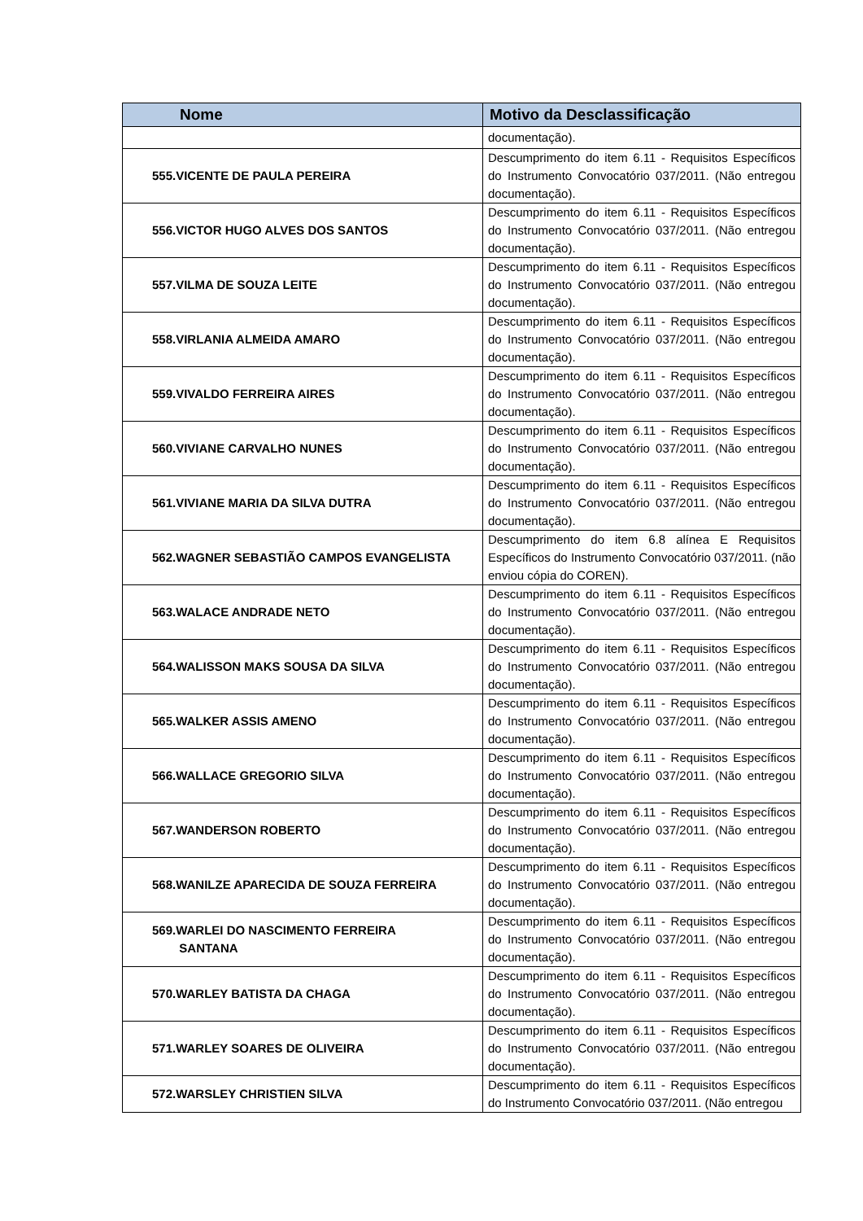| Nome | Motivo da Desclassificação |
| --- | --- |
| | documentação). |
| 555.VICENTE DE PAULA PEREIRA | Descumprimento do item 6.11 - Requisitos Específicos do Instrumento Convocatório 037/2011. (Não entregou documentação). |
| 556.VICTOR HUGO ALVES DOS SANTOS | Descumprimento do item 6.11 - Requisitos Específicos do Instrumento Convocatório 037/2011. (Não entregou documentação). |
| 557.VILMA DE SOUZA LEITE | Descumprimento do item 6.11 - Requisitos Específicos do Instrumento Convocatório 037/2011. (Não entregou documentação). |
| 558.VIRLANIA ALMEIDA AMARO | Descumprimento do item 6.11 - Requisitos Específicos do Instrumento Convocatório 037/2011. (Não entregou documentação). |
| 559.VIVALDO FERREIRA AIRES | Descumprimento do item 6.11 - Requisitos Específicos do Instrumento Convocatório 037/2011. (Não entregou documentação). |
| 560.VIVIANE CARVALHO NUNES | Descumprimento do item 6.11 - Requisitos Específicos do Instrumento Convocatório 037/2011. (Não entregou documentação). |
| 561.VIVIANE MARIA DA SILVA DUTRA | Descumprimento do item 6.11 - Requisitos Específicos do Instrumento Convocatório 037/2011. (Não entregou documentação). |
| 562.WAGNER SEBASTIÃO CAMPOS EVANGELISTA | Descumprimento do item 6.8 alínea E Requisitos Específicos do Instrumento Convocatório 037/2011. (não enviou cópia do COREN). |
| 563.WALACE ANDRADE NETO | Descumprimento do item 6.11 - Requisitos Específicos do Instrumento Convocatório 037/2011. (Não entregou documentação). |
| 564.WALISSON MAKS SOUSA DA SILVA | Descumprimento do item 6.11 - Requisitos Específicos do Instrumento Convocatório 037/2011. (Não entregou documentação). |
| 565.WALKER ASSIS AMENO | Descumprimento do item 6.11 - Requisitos Específicos do Instrumento Convocatório 037/2011. (Não entregou documentação). |
| 566.WALLACE GREGORIO SILVA | Descumprimento do item 6.11 - Requisitos Específicos do Instrumento Convocatório 037/2011. (Não entregou documentação). |
| 567.WANDERSON ROBERTO | Descumprimento do item 6.11 - Requisitos Específicos do Instrumento Convocatório 037/2011. (Não entregou documentação). |
| 568.WANILZE APARECIDA DE SOUZA FERREIRA | Descumprimento do item 6.11 - Requisitos Específicos do Instrumento Convocatório 037/2011. (Não entregou documentação). |
| 569.WARLEI DO NASCIMENTO FERREIRA SANTANA | Descumprimento do item 6.11 - Requisitos Específicos do Instrumento Convocatório 037/2011. (Não entregou documentação). |
| 570.WARLEY BATISTA DA CHAGA | Descumprimento do item 6.11 - Requisitos Específicos do Instrumento Convocatório 037/2011. (Não entregou documentação). |
| 571.WARLEY SOARES DE OLIVEIRA | Descumprimento do item 6.11 - Requisitos Específicos do Instrumento Convocatório 037/2011. (Não entregou documentação). |
| 572.WARSLEY CHRISTIEN SILVA | Descumprimento do item 6.11 - Requisitos Específicos do Instrumento Convocatório 037/2011. (Não entregou |